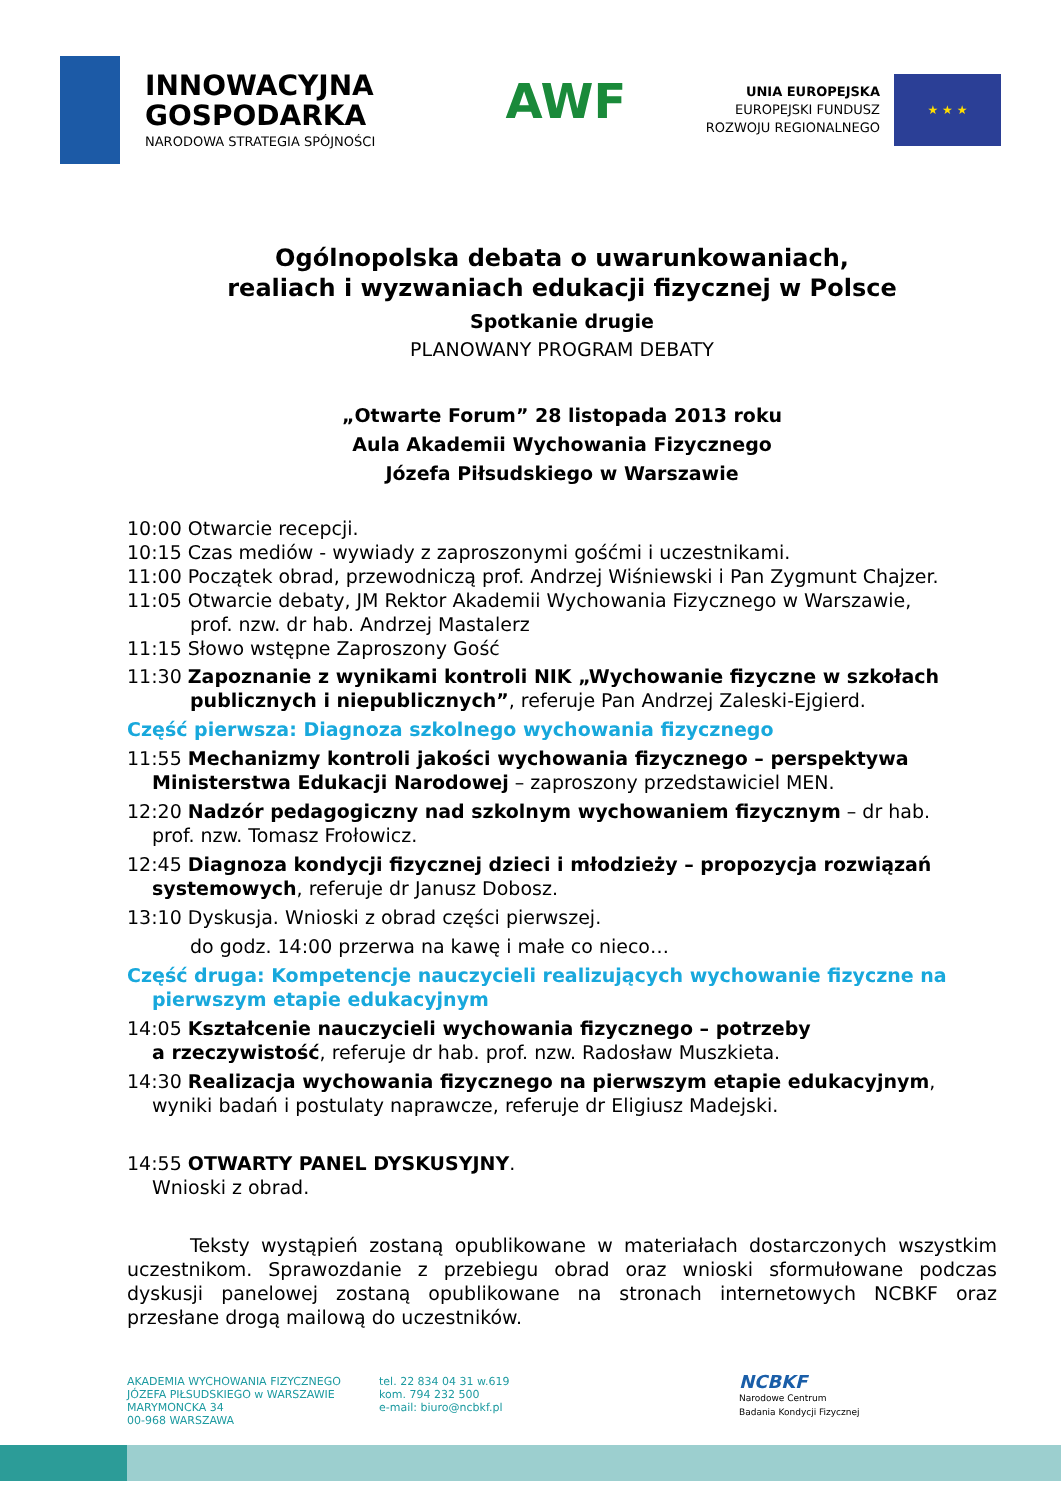INNOWACYJNA
GOSPODARKA
NARODOWA STRATEGIA SPÓJNOŚCI
AWF
UNIA EUROPEJSKA
EUROPEJSKI FUNDUSZ
ROZWOJU REGIONALNEGO
★ ★ ★
Ogólnopolska debata o uwarunkowaniach,
realiach i wyzwaniach edukacji fizycznej w Polsce
Spotkanie drugie
PLANOWANY PROGRAM DEBATY
„Otwarte Forum” 28 listopada 2013 roku
Aula Akademii Wychowania Fizycznego
Józefa Piłsudskiego w Warszawie
10:00 Otwarcie recepcji.
10:15 Czas mediów - wywiady z zaproszonymi gośćmi i uczestnikami.
11:00 Początek obrad, przewodniczą prof. Andrzej Wiśniewski i Pan Zygmunt Chajzer.
11:05 Otwarcie debaty, JM Rektor Akademii Wychowania Fizycznego w Warszawie,
prof. nzw. dr hab. Andrzej Mastalerz
11:15 Słowo wstępne Zaproszony Gość
11:30 Zapoznanie z wynikami kontroli NIK „Wychowanie fizyczne w szkołach
publicznych i niepublicznych”, referuje Pan Andrzej Zaleski-Ejgierd.
Część pierwsza: Diagnoza szkolnego wychowania fizycznego
11:55 Mechanizmy kontroli jakości wychowania fizycznego – perspektywa
Ministerstwa Edukacji Narodowej – zaproszony przedstawiciel MEN.
12:20 Nadzór pedagogiczny nad szkolnym wychowaniem fizycznym – dr hab.
prof. nzw. Tomasz Frołowicz.
12:45 Diagnoza kondycji fizycznej dzieci i młodzieży – propozycja rozwiązań
systemowych, referuje dr Janusz Dobosz.
13:10 Dyskusja. Wnioski z obrad części pierwszej.
do godz. 14:00 przerwa na kawę i małe co nieco…
Część druga: Kompetencje nauczycieli realizujących wychowanie fizyczne na
pierwszym etapie edukacyjnym
14:05 Kształcenie nauczycieli wychowania fizycznego – potrzeby
a rzeczywistość, referuje dr hab. prof. nzw. Radosław Muszkieta.
14:30 Realizacja wychowania fizycznego na pierwszym etapie edukacyjnym,
wyniki badań i postulaty naprawcze, referuje dr Eligiusz Madejski.
14:55 OTWARTY PANEL DYSKUSYJNY.
Wnioski z obrad.
Teksty wystąpień zostaną opublikowane w materiałach dostarczonych wszystkim uczestnikom. Sprawozdanie z przebiegu obrad oraz wnioski sformułowane podczas dyskusji panelowej zostaną opublikowane na stronach internetowych NCBKF oraz przesłane drogą mailową do uczestników.
AKADEMIA WYCHOWANIA FIZYCZNEGO
JÓZEFA PIŁSUDSKIEGO w WARSZAWIE
MARYMONCKA 34
00-968 WARSZAWA
tel. 22 834 04 31 w.619
kom. 794 232 500
e-mail: biuro@ncbkf.pl
NCBKF
Narodowe Centrum
Badania Kondycji Fizycznej